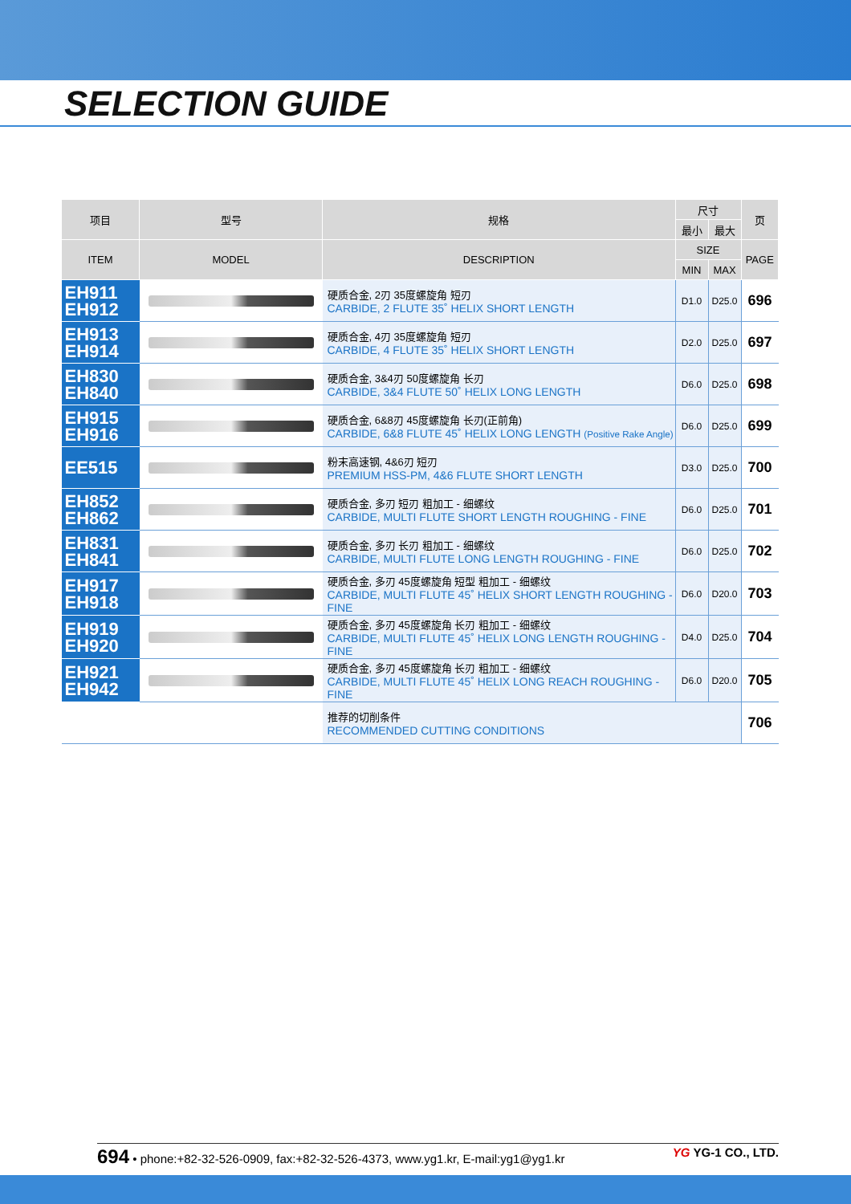SELECTION GUIDE
| 项目 | 型号 | 规格 | 尺寸 | | 页 |
| --- | --- | --- | --- | --- | --- |
| | | | 最小 | 最大 | |
| ITEM | MODEL | DESCRIPTION | SIZE | | PAGE |
| | | | MIN | MAX | |
| EH911 EH912 | | 硬质合金, 2刃 35度螺旋角 短刃 CARBIDE, 2 FLUTE 35˚ HELIX SHORT LENGTH | D1.0 | D25.0 | 696 |
| EH913 EH914 | | 硬质合金, 4刃 35度螺旋角 短刃 CARBIDE, 4 FLUTE 35˚ HELIX SHORT LENGTH | D2.0 | D25.0 | 697 |
| EH830 EH840 | | 硬质合金, 3&4刃 50度螺旋角 长刃 CARBIDE, 3&4 FLUTE 50˚ HELIX LONG LENGTH | D6.0 | D25.0 | 698 |
| EH915 EH916 | | 硬质合金, 6&8刃 45度螺旋角 长刃(正前角) CARBIDE, 6&8 FLUTE 45˚ HELIX LONG LENGTH (Positive Rake Angle) | D6.0 | D25.0 | 699 |
| EE515 | | 粉末高速钢, 4&6刃 短刃 PREMIUM HSS-PM, 4&6 FLUTE SHORT LENGTH | D3.0 | D25.0 | 700 |
| EH852 EH862 | | 硬质合金, 多刃 短刃 粗加工 - 细螺纹 CARBIDE, MULTI FLUTE SHORT LENGTH ROUGHING - FINE | D6.0 | D25.0 | 701 |
| EH831 EH841 | | 硬质合金, 多刃 长刃 粗加工 - 细螺纹 CARBIDE, MULTI FLUTE LONG LENGTH ROUGHING - FINE | D6.0 | D25.0 | 702 |
| EH917 EH918 | | 硬质合金, 多刃 45度螺旋角 短型 粗加工 - 细螺纹 CARBIDE, MULTI FLUTE 45˚ HELIX SHORT LENGTH ROUGHING - FINE | D6.0 | D20.0 | 703 |
| EH919 EH920 | | 硬质合金, 多刃 45度螺旋角 长刃 粗加工 - 细螺纹 CARBIDE, MULTI FLUTE 45˚ HELIX LONG LENGTH ROUGHING - FINE | D4.0 | D25.0 | 704 |
| EH921 EH942 | | 硬质合金, 多刃 45度螺旋角 长刃 粗加工 - 细螺纹 CARBIDE, MULTI FLUTE 45˚ HELIX LONG REACH ROUGHING - FINE | D6.0 | D20.0 | 705 |
| | | 推荐的切削条件 RECOMMENDED CUTTING CONDITIONS | | | 706 |
694 • phone:+82-32-526-0909, fax:+82-32-526-4373, www.yg1.kr, E-mail:yg1@yg1.kr
YG YG-1 CO., LTD.